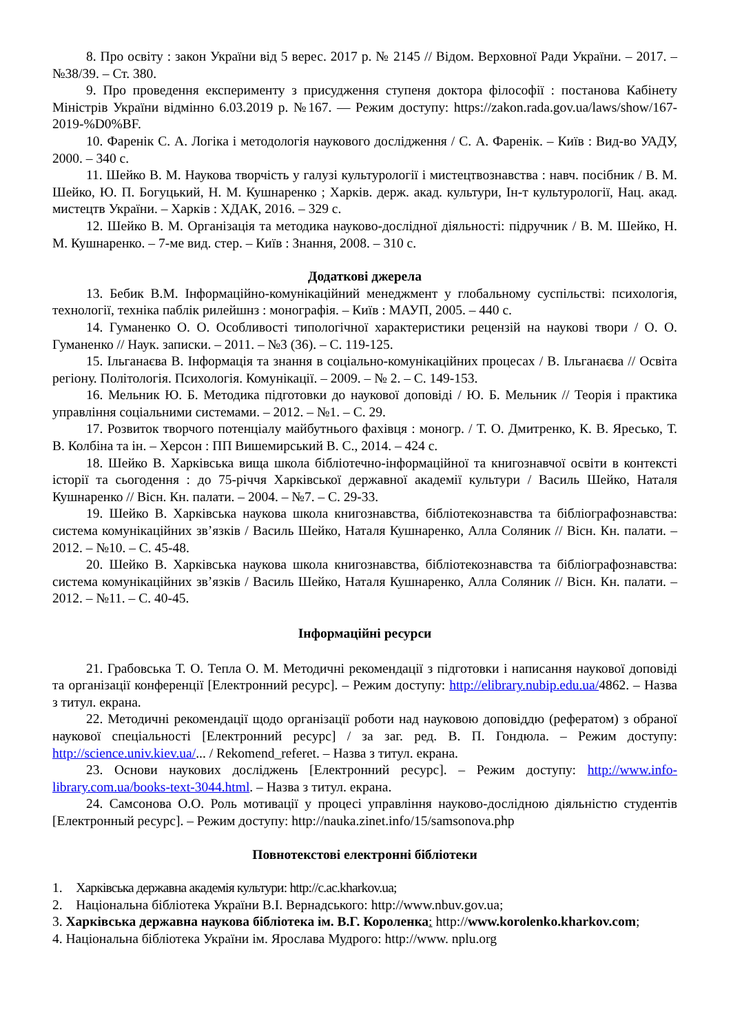8. Про освіту : закон України від 5 верес. 2017 р. № 2145 // Відом. Верховної Ради України. – 2017. – №38/39. – Ст. 380.
9. Про проведення експерименту з присудження ступеня доктора філософії : постанова Кабінету Міністрів України відмінно 6.03.2019 р. №167. — Режим доступу: https://zakon.rada.gov.ua/laws/show/167-2019-%D0%BF.
10. Фаренік С. А. Логіка і методологія наукового дослідження / С. А. Фаренік. – Київ : Вид-во УАДУ, 2000. – 340 с.
11. Шейко В. М. Наукова творчість у галузі культурології і мистецтвознавства : навч. посібник / В. М. Шейко, Ю. П. Богуцький, Н. М. Кушнаренко ; Харків. держ. акад. культури, Ін-т культурології, Нац. акад. мистецтв України. – Харків : ХДАК, 2016. – 329 с.
12. Шейко В. М. Організація та методика науково-дослідної діяльності: підручник / В. М. Шейко, Н. М. Кушнаренко. – 7-ме вид. стер. – Київ : Знання, 2008. – 310 с.
Додаткові джерела
13. Бебик В.М. Інформаційно-комунікаційний менеджмент у глобальному суспільстві: психологія, технології, техніка паблік рилейшнз : монографія. – Київ : МАУП, 2005. – 440 с.
14. Гуманенко О. О. Особливості типологічної характеристики рецензій на наукові твори / О. О. Гуманенко // Наук. записки. – 2011. – №3 (36). – С. 119-125.
15. Ільганаєва В. Інформація та знання в соціально-комунікаційних процесах / В. Ільганаєва // Освіта регіону. Політологія. Психологія. Комунікації. – 2009. – № 2. – С. 149-153.
16. Мельник Ю. Б. Методика підготовки до наукової доповіді / Ю. Б. Мельник // Теорія і практика управління соціальними системами. – 2012. – №1. – С. 29.
17. Розвиток творчого потенціалу майбутнього фахівця : моногр. / Т. О. Дмитренко, К. В. Яресько, Т. В. Колбіна та ін. – Херсон : ПП Вишемирський В. С., 2014. – 424 с.
18. Шейко В. Харківська вища школа бібліотечно-інформаційної та книгознавчої освіти в контексті історії та сьогодення : до 75-річчя Харківської державної академії культури / Василь Шейко, Наталя Кушнаренко // Вісн. Кн. палати. – 2004. – №7. – С. 29-33.
19. Шейко В. Харківська наукова школа книгознавства, бібліотекознавства та бібліографознавства: система комунікаційних зв’язків / Василь Шейко, Наталя Кушнаренко, Алла Соляник // Вісн. Кн. палати. – 2012. – №10. – С. 45-48.
20. Шейко В. Харківська наукова школа книгознавства, бібліотекознавства та бібліографознавства: система комунікаційних зв’язків / Василь Шейко, Наталя Кушнаренко, Алла Соляник // Вісн. Кн. палати. – 2012. – №11. – С. 40-45.
Інформаційні ресурси
21. Грабовська Т. О. Тепла О. М. Методичні рекомендації з підготовки і написання наукової доповіді та організації конференції [Електронний ресурс]. – Режим доступу: http://elibrary.nubip.edu.ua/4862. – Назва з титул. екрана.
22. Методичні рекомендації щодо організації роботи над науковою доповіддю (рефератом) з обраної наукової спеціальності [Електронний ресурс] / за заг. ред. В. П. Гондюла. – Режим доступу: http://science.univ.kiev.ua/... / Rekomend_referet. – Назва з титул. екрана.
23. Основи наукових досліджень [Електронний ресурс]. – Режим доступу: http://www.info-library.com.ua/books-text-3044.html. – Назва з титул. екрана.
24. Самсонова О.О. Роль мотивації у процесі управління науково-дослідною діяльністю студентів [Електронный ресурс]. – Режим доступу: http://nauka.zinet.info/15/samsonova.php
Повнотекстові електронні бібліотеки
1. Харківська державна академія культури: http://c.ac.kharkov.ua;
2. Національна бібліотека України В.І. Вернадського: http://www.nbuv.gov.ua;
3. Харківська державна наукова бібліотека ім. В.Г. Короленка: http://www.korolenko.kharkov.com;
4. Національна бібліотека України ім. Ярослава Мудрого: http://www. nplu.org